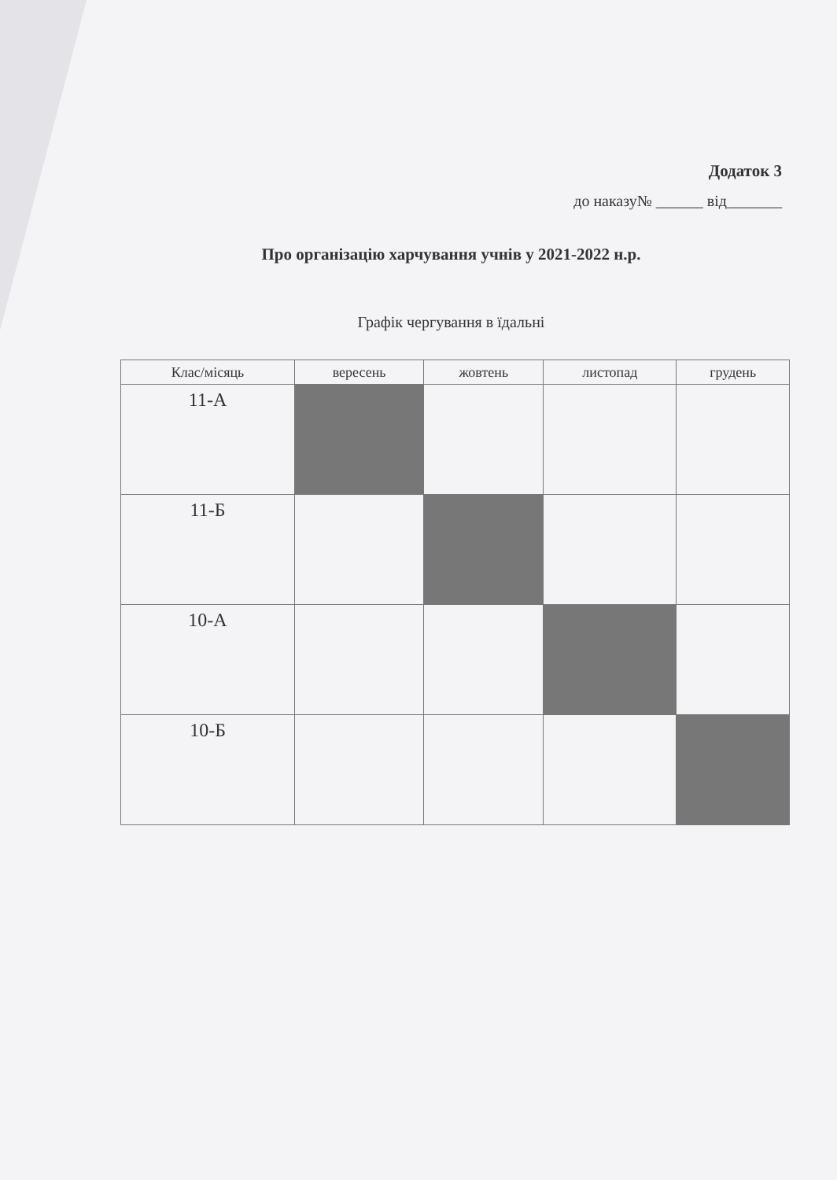Додаток 3
до наказу№ ______ від_______
Про організацію харчування учнів у 2021-2022 н.р.
Графік чергування в їдальні
| Клас/місяць | вересень | жовтень | листопад | грудень |
| --- | --- | --- | --- | --- |
| 11-А | | | | |
| 11-Б | | | | |
| 10-А | | | | |
| 10-Б | | | | |